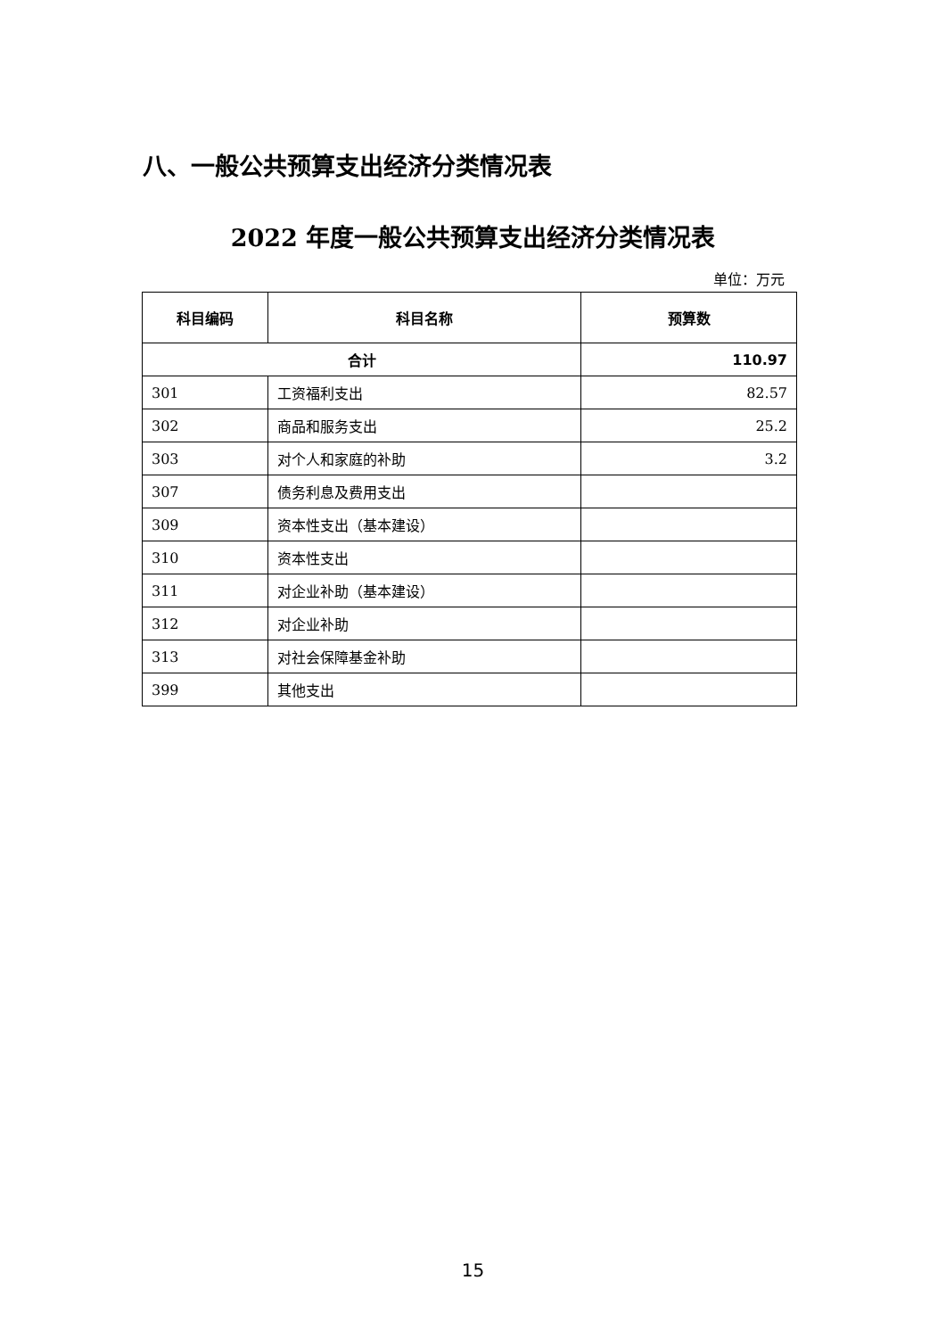八、一般公共预算支出经济分类情况表
2022 年度一般公共预算支出经济分类情况表
单位：万元
| 科目编码 | 科目名称 | 预算数 |
| --- | --- | --- |
| 合计 | | 110.97 |
| 301 | 工资福利支出 | 82.57 |
| 302 | 商品和服务支出 | 25.2 |
| 303 | 对个人和家庭的补助 | 3.2 |
| 307 | 债务利息及费用支出 | |
| 309 | 资本性支出（基本建设） | |
| 310 | 资本性支出 | |
| 311 | 对企业补助（基本建设） | |
| 312 | 对企业补助 | |
| 313 | 对社会保障基金补助 | |
| 399 | 其他支出 | |
15